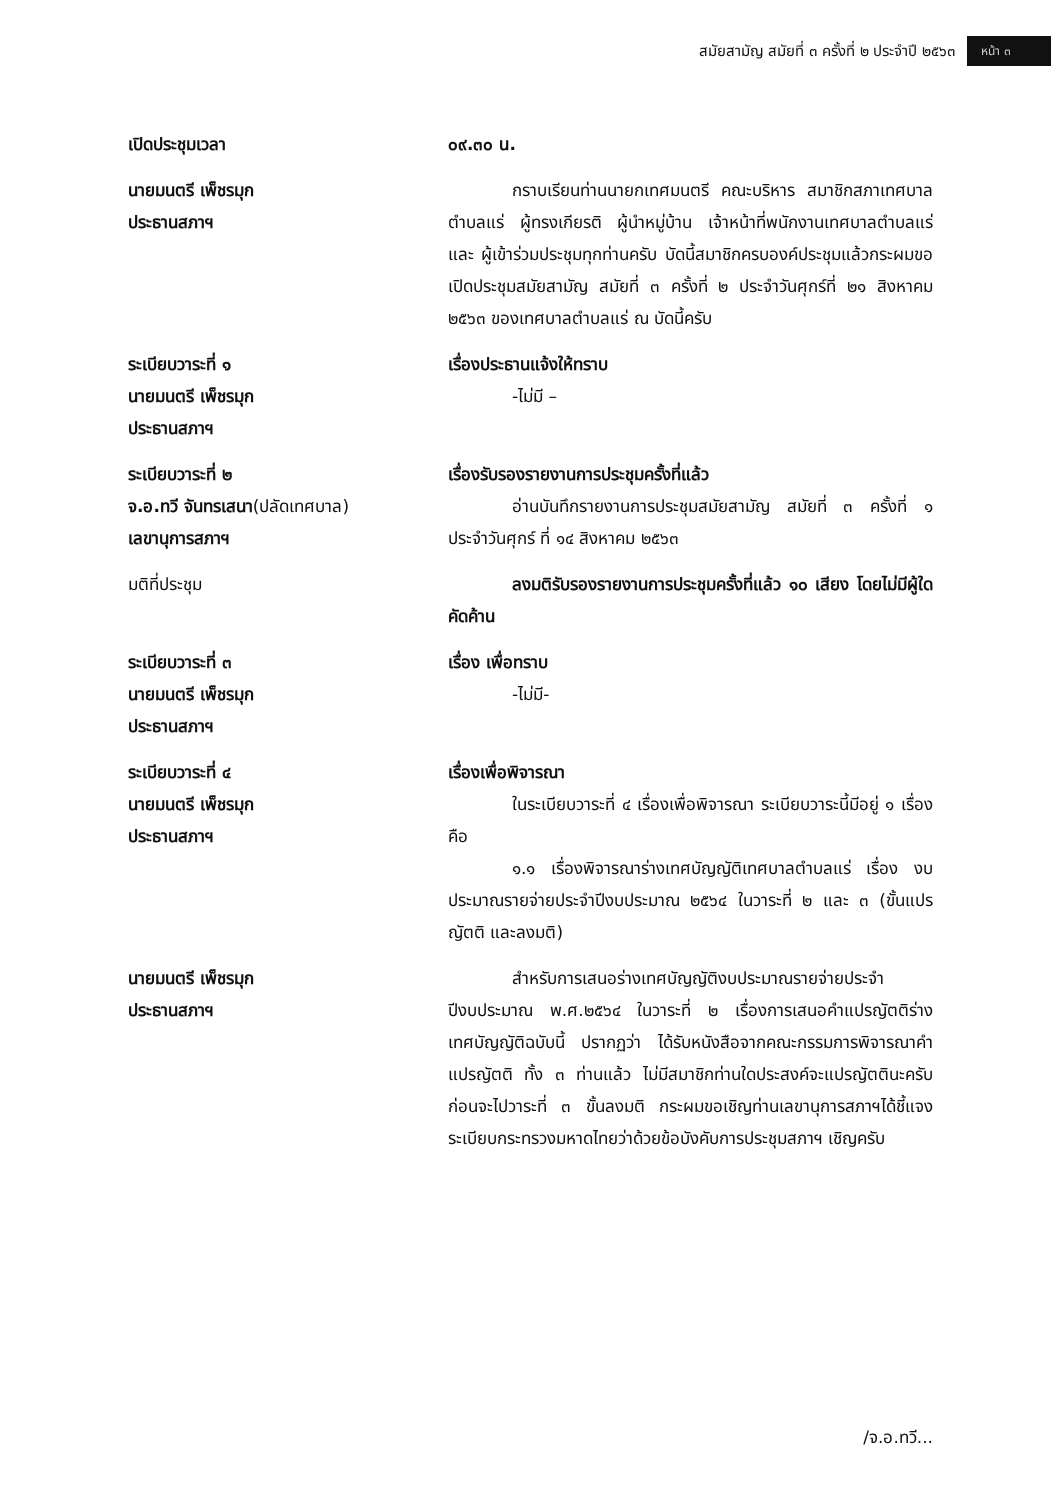สมัยสามัญ สมัยที่ ๓ ครั้งที่ ๒ ประจำปี ๒๕๖๓ หน้า ๓
เปิดประชุมเวลา ๐๙.๓๐ น.
นายมนตรี เพ็ชรมุก
ประธานสภาฯ
กราบเรียนท่านนายกเทศมนตรี คณะบริหาร สมาชิกสภาเทศบาลตำบลแร่ ผู้ทรงเกียรติ ผู้นำหมู่บ้าน เจ้าหน้าที่พนักงานเทศบาลตำบลแร่ และ ผู้เข้าร่วมประชุมทุกท่านครับ บัดนี้สมาชิกครบองค์ประชุมแล้วกระผมขอเปิดประชุมสมัยสามัญ สมัยที่ ๓ ครั้งที่ ๒ ประจำวันศุกร์ที่ ๒๑ สิงหาคม ๒๕๖๓ ของเทศบาลตำบลแร่ ณ บัดนี้ครับ
ระเบียบวาระที่ ๑
นายมนตรี เพ็ชรมุก
ประธานสภาฯ
เรื่องประธานแจ้งให้ทราบ
-ไม่มี –
ระเบียบวาระที่ ๒
จ.อ.ทวี จันทรเสนา(ปลัดเทศบาล)
เลขานุการสภาฯ
เรื่องรับรองรายงานการประชุมครั้งที่แล้ว
อ่านบันทึกรายงานการประชุมสมัยสามัญ สมัยที่ ๓ ครั้งที่ ๑ ประจำวันศุกร์ ที่ ๑๔ สิงหาคม ๒๕๖๓
มติที่ประชุม ลงมติรับรองรายงานการประชุมครั้งที่แล้ว ๑๐ เสียง โดยไม่มีผู้ใดคัดค้าน
ระเบียบวาระที่ ๓
นายมนตรี เพ็ชรมุก
ประธานสภาฯ
เรื่อง เพื่อทราบ
-ไม่มี-
ระเบียบวาระที่ ๔
นายมนตรี เพ็ชรมุก
ประธานสภาฯ
เรื่องเพื่อพิจารณา
ในระเบียบวาระที่ ๔ เรื่องเพื่อพิจารณา ระเบียบวาระนี้มีอยู่ ๑ เรื่องคือ
๑.๑ เรื่องพิจารณาร่างเทศบัญญัติเทศบาลตำบลแร่ เรื่อง งบประมาณรายจ่ายประจำปีงบประมาณ ๒๕๖๔ ในวาระที่ ๒ และ ๓ (ขั้นแปรญัตติ และลงมติ)
นายมนตรี เพ็ชรมุก
ประธานสภาฯ
สำหรับการเสนอร่างเทศบัญญัติงบประมาณรายจ่ายประจำปีงบประมาณ พ.ศ.๒๕๖๔ ในวาระที่ ๒ เรื่องการเสนอคำแปรญัตติร่างเทศบัญญัติฉบับนี้ ปรากฏว่า ได้รับหนังสือจากคณะกรรมการพิจารณาคำแปรญัตติ ทั้ง ๓ ท่านแล้ว ไม่มีสมาชิกท่านใดประสงค์จะแปรญัตตินะครับ ก่อนจะไปวาระที่ ๓ ขั้นลงมติ กระผมขอเชิญท่านเลขานุการสภาฯได้ชี้แจงระเบียบกระทรวงมหาดไทยว่าด้วยข้อบังคับการประชุมสภาฯ เชิญครับ
/จ.อ.ทวี...